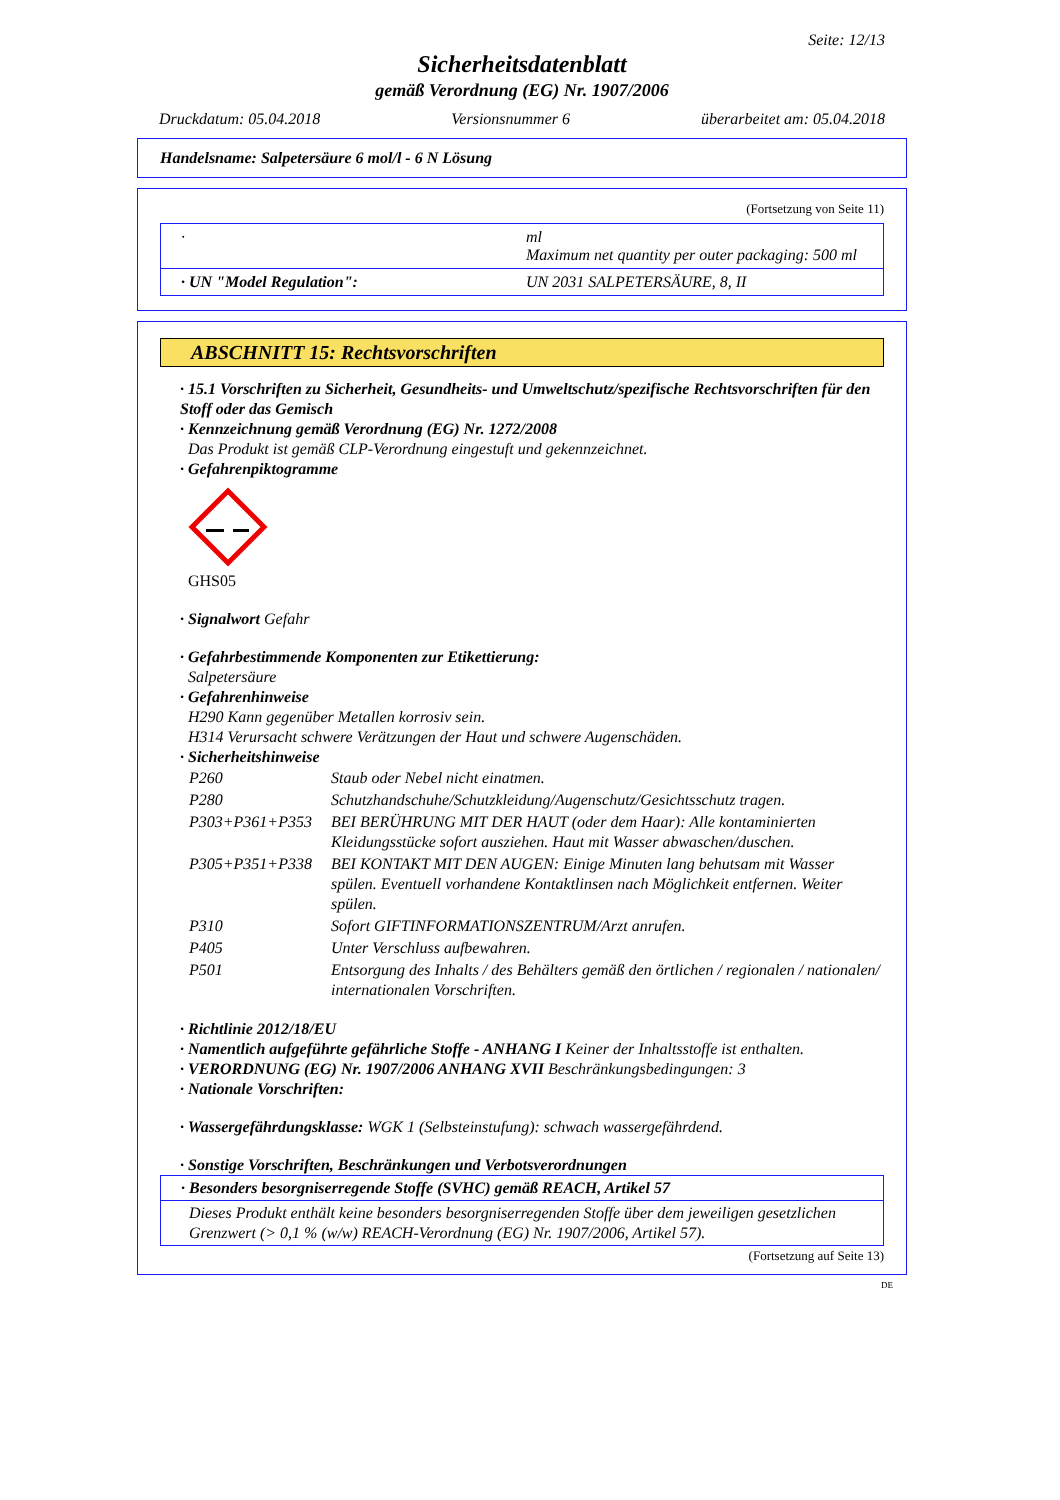Seite: 12/13
Sicherheitsdatenblatt
gemäß Verordnung (EG) Nr. 1907/2006
Druckdatum: 05.04.2018 Versionsnummer 6 überarbeitet am: 05.04.2018
Handelsname: Salpetersäure 6 mol/l - 6 N Lösung
(Fortsetzung von Seite 11)
| · | ml Maximum net quantity per outer packaging: 500 ml |
| · UN "Model Regulation": | UN 2031 SALPETERSÄURE, 8, II |
ABSCHNITT 15: Rechtsvorschriften
· 15.1 Vorschriften zu Sicherheit, Gesundheits- und Umweltschutz/spezifische Rechtsvorschriften für den Stoff oder das Gemisch
· Kennzeichnung gemäß Verordnung (EG) Nr. 1272/2008
Das Produkt ist gemäß CLP-Verordnung eingestuft und gekennzeichnet.
· Gefahrenpiktogramme
GHS05
· Signalwort Gefahr
· Gefahrbestimmende Komponenten zur Etikettierung:
Salpetersäure
· Gefahrenhinweise
H290 Kann gegenüber Metallen korrosiv sein.
H314 Verursacht schwere Verätzungen der Haut und schwere Augenschäden.
· Sicherheitshinweise
| P260 | Staub oder Nebel nicht einatmen. |
| P280 | Schutzhandschuhe/Schutzkleidung/Augenschutz/Gesichtsschutz tragen. |
| P303+P361+P353 | BEI BERÜHRUNG MIT DER HAUT (oder dem Haar): Alle kontaminierten Kleidungsstücke sofort ausziehen. Haut mit Wasser abwaschen/duschen. |
| P305+P351+P338 | BEI KONTAKT MIT DEN AUGEN: Einige Minuten lang behutsam mit Wasser spülen. Eventuell vorhandene Kontaktlinsen nach Möglichkeit entfernen. Weiter spülen. |
| P310 | Sofort GIFTINFORMATIONSZENTRUM/Arzt anrufen. |
| P405 | Unter Verschluss aufbewahren. |
| P501 | Entsorgung des Inhalts / des Behälters gemäß den örtlichen / regionalen / nationalen/ internationalen Vorschriften. |
· Richtlinie 2012/18/EU
· Namentlich aufgeführte gefährliche Stoffe - ANHANG I Keiner der Inhaltsstoffe ist enthalten.
· VERORDNUNG (EG) Nr. 1907/2006 ANHANG XVII Beschränkungsbedingungen: 3
· Nationale Vorschriften:
· Wassergefährdungsklasse: WGK 1 (Selbsteinstufung): schwach wassergefährdend.
· Sonstige Vorschriften, Beschränkungen und Verbotsverordnungen
· Besonders besorgniserregende Stoffe (SVHC) gemäß REACH, Artikel 57
Dieses Produkt enthält keine besonders besorgniserregenden Stoffe über dem jeweiligen gesetzlichen Grenzwert (> 0,1 % (w/w) REACH-Verordnung (EG) Nr. 1907/2006, Artikel 57).
(Fortsetzung auf Seite 13)
DE